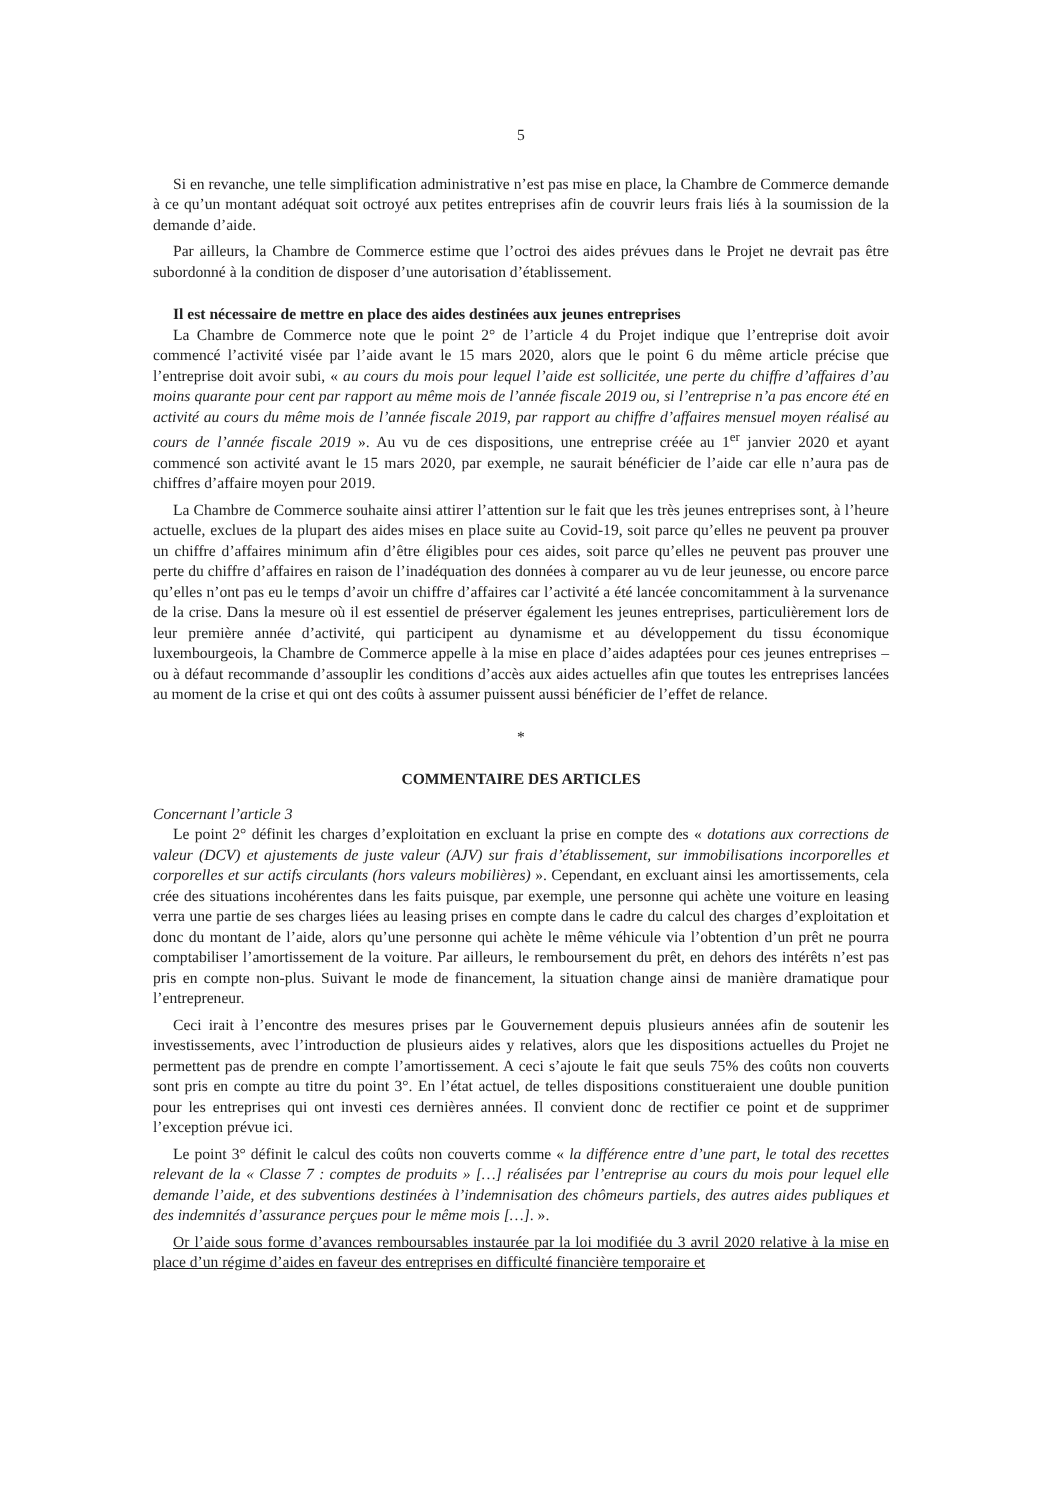5
Si en revanche, une telle simplification administrative n’est pas mise en place, la Chambre de Commerce demande à ce qu’un montant adéquat soit octroyé aux petites entreprises afin de couvrir leurs frais liés à la soumission de la demande d’aide.
Par ailleurs, la Chambre de Commerce estime que l’octroi des aides prévues dans le Projet ne devrait pas être subordonné à la condition de disposer d’une autorisation d’établissement.
Il est nécessaire de mettre en place des aides destinées aux jeunes entreprises
La Chambre de Commerce note que le point 2° de l’article 4 du Projet indique que l’entreprise doit avoir commencé l’activité visée par l’aide avant le 15 mars 2020, alors que le point 6 du même article précise que l’entreprise doit avoir subi, « au cours du mois pour lequel l’aide est sollicitée, une perte du chiffre d’affaires d’au moins quarante pour cent par rapport au même mois de l’année fiscale 2019 ou, si l’entreprise n’a pas encore été en activité au cours du même mois de l’année fiscale 2019, par rapport au chiffre d’affaires mensuel moyen réalisé au cours de l’année fiscale 2019 ». Au vu de ces dispositions, une entreprise créée au 1<sup>er</sup> janvier 2020 et ayant commencé son activité avant le 15 mars 2020, par exemple, ne saurait bénéficier de l’aide car elle n’aura pas de chiffres d’affaire moyen pour 2019.
La Chambre de Commerce souhaite ainsi attirer l’attention sur le fait que les très jeunes entreprises sont, à l’heure actuelle, exclues de la plupart des aides mises en place suite au Covid-19, soit parce qu’elles ne peuvent pa prouver un chiffre d’affaires minimum afin d’être éligibles pour ces aides, soit parce qu’elles ne peuvent pas prouver une perte du chiffre d’affaires en raison de l’inadéquation des données à comparer au vu de leur jeunesse, ou encore parce qu’elles n’ont pas eu le temps d’avoir un chiffre d’affaires car l’activité a été lancée concomitamment à la survenance de la crise. Dans la mesure où il est essentiel de préserver également les jeunes entreprises, particulièrement lors de leur première année d’activité, qui participent au dynamisme et au développement du tissu économique luxembourgeois, la Chambre de Commerce appelle à la mise en place d’aides adaptées pour ces jeunes entreprises – ou à défaut recommande d’assouplir les conditions d’accès aux aides actuelles afin que toutes les entreprises lancées au moment de la crise et qui ont des coûts à assumer puissent aussi bénéficier de l’effet de relance.
*
COMMENTAIRE DES ARTICLES
Concernant l’article 3
Le point 2° définit les charges d’exploitation en excluant la prise en compte des « dotations aux corrections de valeur (DCV) et ajustements de juste valeur (AJV) sur frais d’établissement, sur immobilisations incorporelles et corporelles et sur actifs circulants (hors valeurs mobilières) ». Cependant, en excluant ainsi les amortissements, cela crée des situations incohérentes dans les faits puisque, par exemple, une personne qui achète une voiture en leasing verra une partie de ses charges liées au leasing prises en compte dans le cadre du calcul des charges d’exploitation et donc du montant de l’aide, alors qu’une personne qui achète le même véhicule via l’obtention d’un prêt ne pourra comptabiliser l’amortissement de la voiture. Par ailleurs, le remboursement du prêt, en dehors des intérêts n’est pas pris en compte non-plus. Suivant le mode de financement, la situation change ainsi de manière dramatique pour l’entrepreneur.
Ceci irait à l’encontre des mesures prises par le Gouvernement depuis plusieurs années afin de soutenir les investissements, avec l’introduction de plusieurs aides y relatives, alors que les dispositions actuelles du Projet ne permettent pas de prendre en compte l’amortissement. A ceci s’ajoute le fait que seuls 75% des coûts non couverts sont pris en compte au titre du point 3°. En l’état actuel, de telles dispositions constitueraient une double punition pour les entreprises qui ont investi ces dernières années. Il convient donc de rectifier ce point et de supprimer l’exception prévue ici.
Le point 3° définit le calcul des coûts non couverts comme « la différence entre d’une part, le total des recettes relevant de la « Classe 7 : comptes de produits » […] réalisées par l’entreprise au cours du mois pour lequel elle demande l’aide, et des subventions destinées à l’indemnisation des chômeurs partiels, des autres aides publiques et des indemnités d’assurance perçues pour le même mois […]. ».
Or l’aide sous forme d’avances remboursables instaurée par la loi modifiée du 3 avril 2020 relative à la mise en place d’un régime d’aides en faveur des entreprises en difficulté financière temporaire et